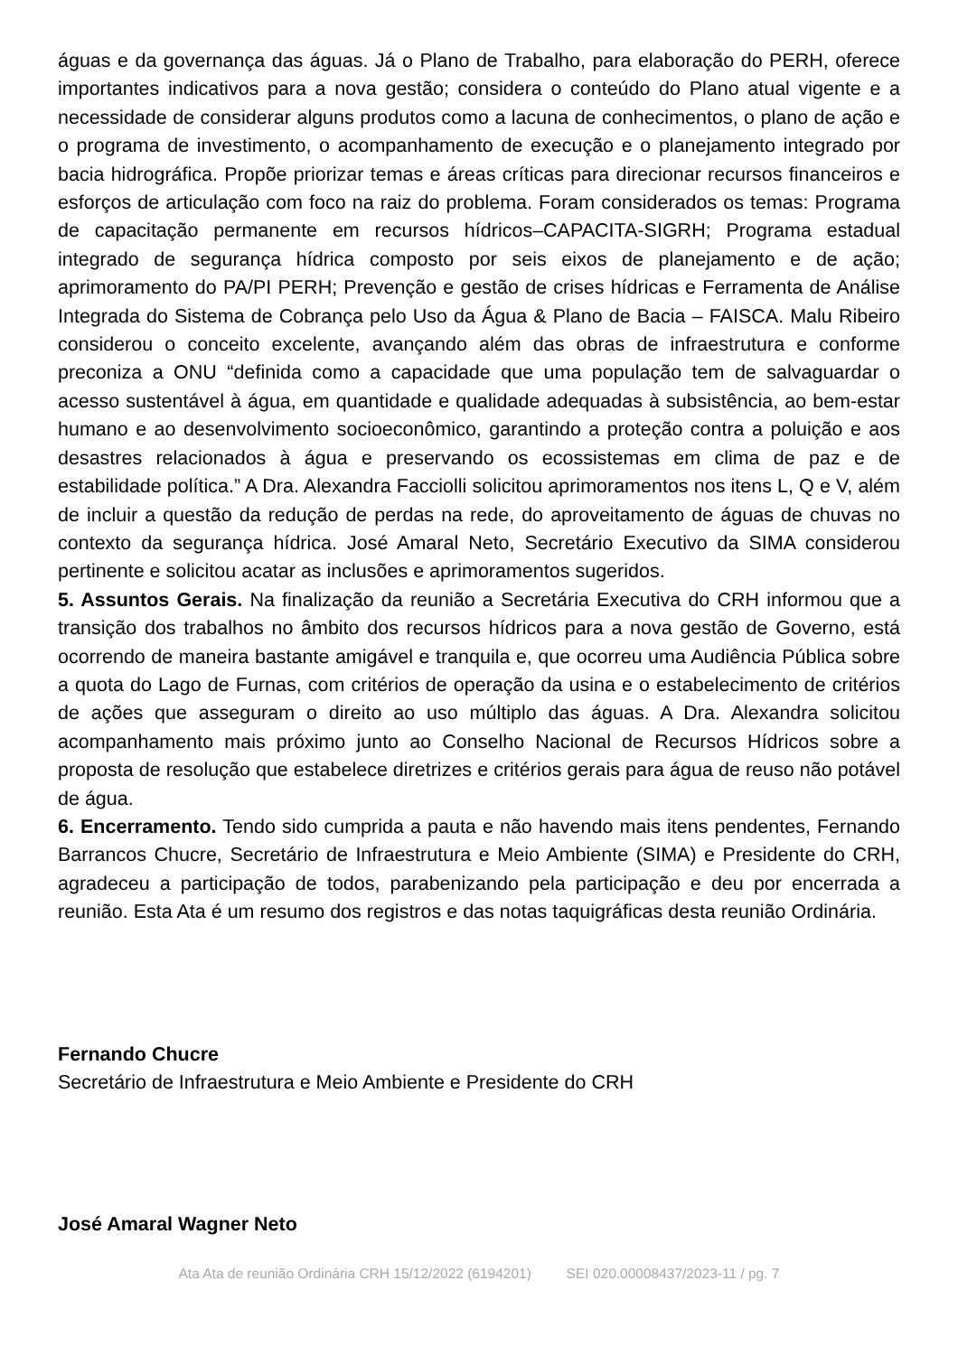águas e da governança das águas. Já o Plano de Trabalho, para elaboração do PERH, oferece importantes indicativos para a nova gestão; considera o conteúdo do Plano atual vigente e a necessidade de considerar alguns produtos como a lacuna de conhecimentos, o plano de ação e o programa de investimento, o acompanhamento de execução e o planejamento integrado por bacia hidrográfica. Propõe priorizar temas e áreas críticas para direcionar recursos financeiros e esforços de articulação com foco na raiz do problema. Foram considerados os temas: Programa de capacitação permanente em recursos hídricos–CAPACITA-SIGRH; Programa estadual integrado de segurança hídrica composto por seis eixos de planejamento e de ação; aprimoramento do PA/PI PERH; Prevenção e gestão de crises hídricas e Ferramenta de Análise Integrada do Sistema de Cobrança pelo Uso da Água & Plano de Bacia – FAISCA. Malu Ribeiro considerou o conceito excelente, avançando além das obras de infraestrutura e conforme preconiza a ONU “definida como a capacidade que uma população tem de salvaguardar o acesso sustentável à água, em quantidade e qualidade adequadas à subsistência, ao bem-estar humano e ao desenvolvimento socioeconômico, garantindo a proteção contra a poluição e aos desastres relacionados à água e preservando os ecossistemas em clima de paz e de estabilidade política.” A Dra. Alexandra Facciolli solicitou aprimoramentos nos itens L, Q e V, além de incluir a questão da redução de perdas na rede, do aproveitamento de águas de chuvas no contexto da segurança hídrica. José Amaral Neto, Secretário Executivo da SIMA considerou pertinente e solicitou acatar as inclusões e aprimoramentos sugeridos.
5. Assuntos Gerais. Na finalização da reunião a Secretária Executiva do CRH informou que a transição dos trabalhos no âmbito dos recursos hídricos para a nova gestão de Governo, está ocorrendo de maneira bastante amigável e tranquila e, que ocorreu uma Audiência Pública sobre a quota do Lago de Furnas, com critérios de operação da usina e o estabelecimento de critérios de ações que asseguram o direito ao uso múltiplo das águas. A Dra. Alexandra solicitou acompanhamento mais próximo junto ao Conselho Nacional de Recursos Hídricos sobre a proposta de resolução que estabelece diretrizes e critérios gerais para água de reuso não potável de água.
6. Encerramento. Tendo sido cumprida a pauta e não havendo mais itens pendentes, Fernando Barrancos Chucre, Secretário de Infraestrutura e Meio Ambiente (SIMA) e Presidente do CRH, agradeceu a participação de todos, parabenizando pela participação e deu por encerrada a reunião. Esta Ata é um resumo dos registros e das notas taquigráficas desta reunião Ordinária.
Fernando Chucre
Secretário de Infraestrutura e Meio Ambiente e Presidente do CRH
José Amaral Wagner Neto
Ata Ata de reunião Ordinária CRH 15/12/2022 (6194201) SEI 020.00008437/2023-11 / pg. 7